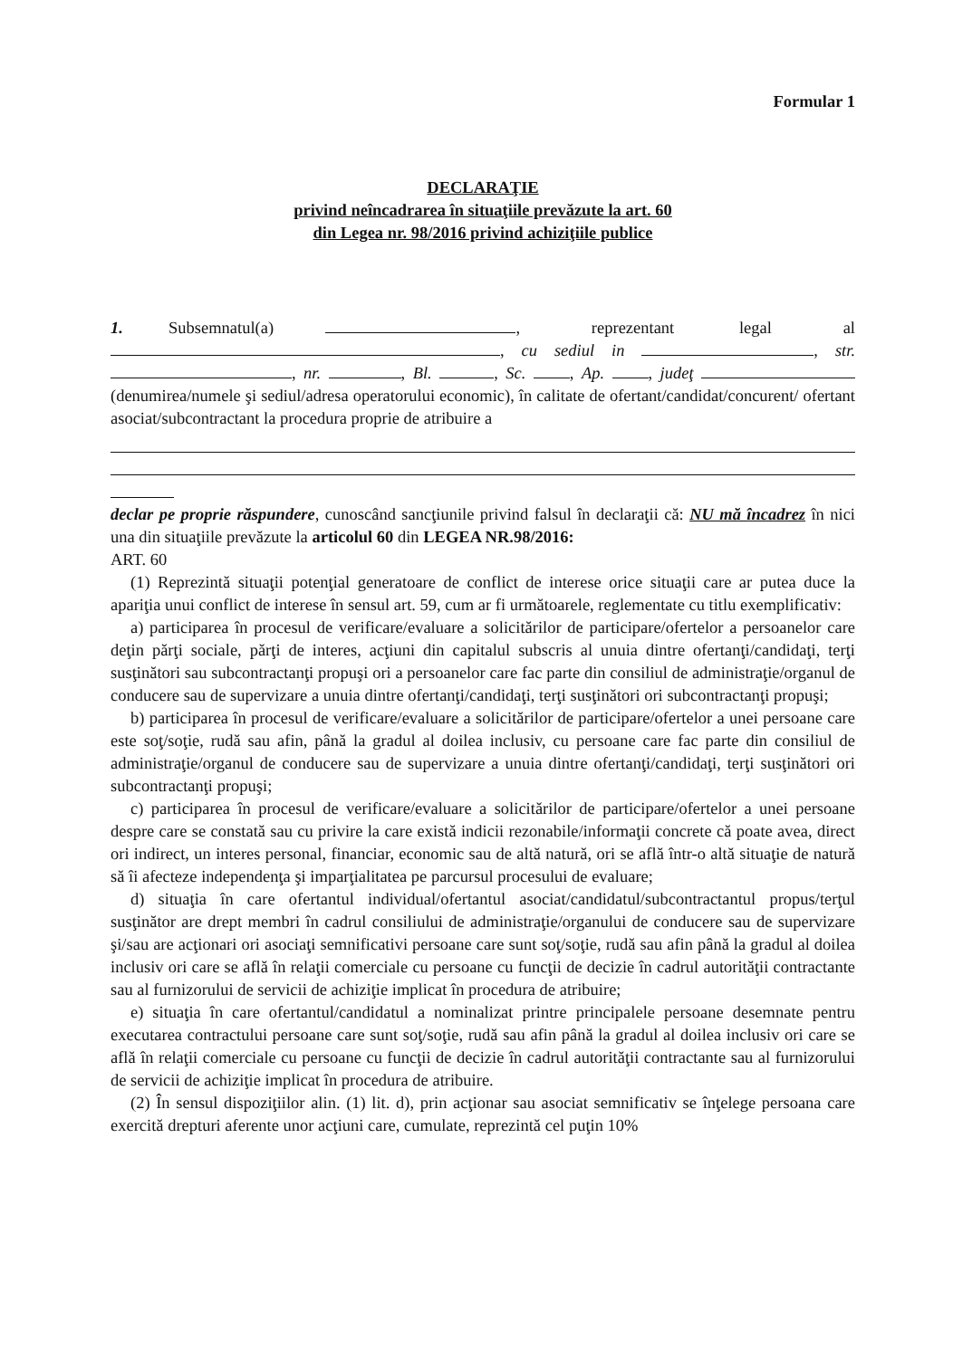Formular 1
DECLARAŢIE
privind neîncadrarea în situaţiile prevăzute la art. 60
din Legea nr. 98/2016 privind achiziţiile publice
1. Subsemnatul(a) , reprezentant legal al , cu sediul in , str. , nr. , Bl. , Sc. , Ap. , judeţ (denumirea/numele şi sediul/adresa operatorului economic), în calitate de ofertant/candidat/concurent/ ofertant asociat/subcontractant la procedura proprie de atribuire a
declar pe proprie răspundere, cunoscând sancţiunile privind falsul în declaraţii că: NU mă încadrez în nici una din situaţiile prevăzute la articolul 60 din LEGEA NR.98/2016:
ART. 60
(1) Reprezintă situaţii potenţial generatoare de conflict de interese orice situaţii care ar putea duce la apariţia unui conflict de interese în sensul art. 59, cum ar fi următoarele, reglementate cu titlu exemplificativ:
a) participarea în procesul de verificare/evaluare a solicitărilor de participare/ofertelor a persoanelor care deţin părţi sociale, părţi de interes, acţiuni din capitalul subscris al unuia dintre ofertanţi/candidaţi, terţi susţinători sau subcontractanţi propuşi ori a persoanelor care fac parte din consiliul de administraţie/organul de conducere sau de supervizare a unuia dintre ofertanţi/candidaţi, terţi susţinători ori subcontractanţi propuşi;
b) participarea în procesul de verificare/evaluare a solicitărilor de participare/ofertelor a unei persoane care este soţ/soţie, rudă sau afin, până la gradul al doilea inclusiv, cu persoane care fac parte din consiliul de administraţie/organul de conducere sau de supervizare a unuia dintre ofertanţi/candidaţi, terţi susţinători ori subcontractanţi propuşi;
c) participarea în procesul de verificare/evaluare a solicitărilor de participare/ofertelor a unei persoane despre care se constată sau cu privire la care există indicii rezonabile/informaţii concrete că poate avea, direct ori indirect, un interes personal, financiar, economic sau de altă natură, ori se află într-o altă situaţie de natură să îi afecteze independenţa şi imparţialitatea pe parcursul procesului de evaluare;
d) situaţia în care ofertantul individual/ofertantul asociat/candidatul/subcontractantul propus/terţul susţinător are drept membri în cadrul consiliului de administraţie/organului de conducere sau de supervizare şi/sau are acţionari ori asociaţi semnificativi persoane care sunt soţ/soţie, rudă sau afin până la gradul al doilea inclusiv ori care se află în relaţii comerciale cu persoane cu funcţii de decizie în cadrul autorităţii contractante sau al furnizorului de servicii de achiziţie implicat în procedura de atribuire;
e) situaţia în care ofertantul/candidatul a nominalizat printre principalele persoane desemnate pentru executarea contractului persoane care sunt soţ/soţie, rudă sau afin până la gradul al doilea inclusiv ori care se află în relaţii comerciale cu persoane cu funcţii de decizie în cadrul autorităţii contractante sau al furnizorului de servicii de achiziţie implicat în procedura de atribuire.
(2) În sensul dispoziţiilor alin. (1) lit. d), prin acţionar sau asociat semnificativ se înţelege persoana care exercită drepturi aferente unor acţiuni care, cumulate, reprezintă cel puţin 10%